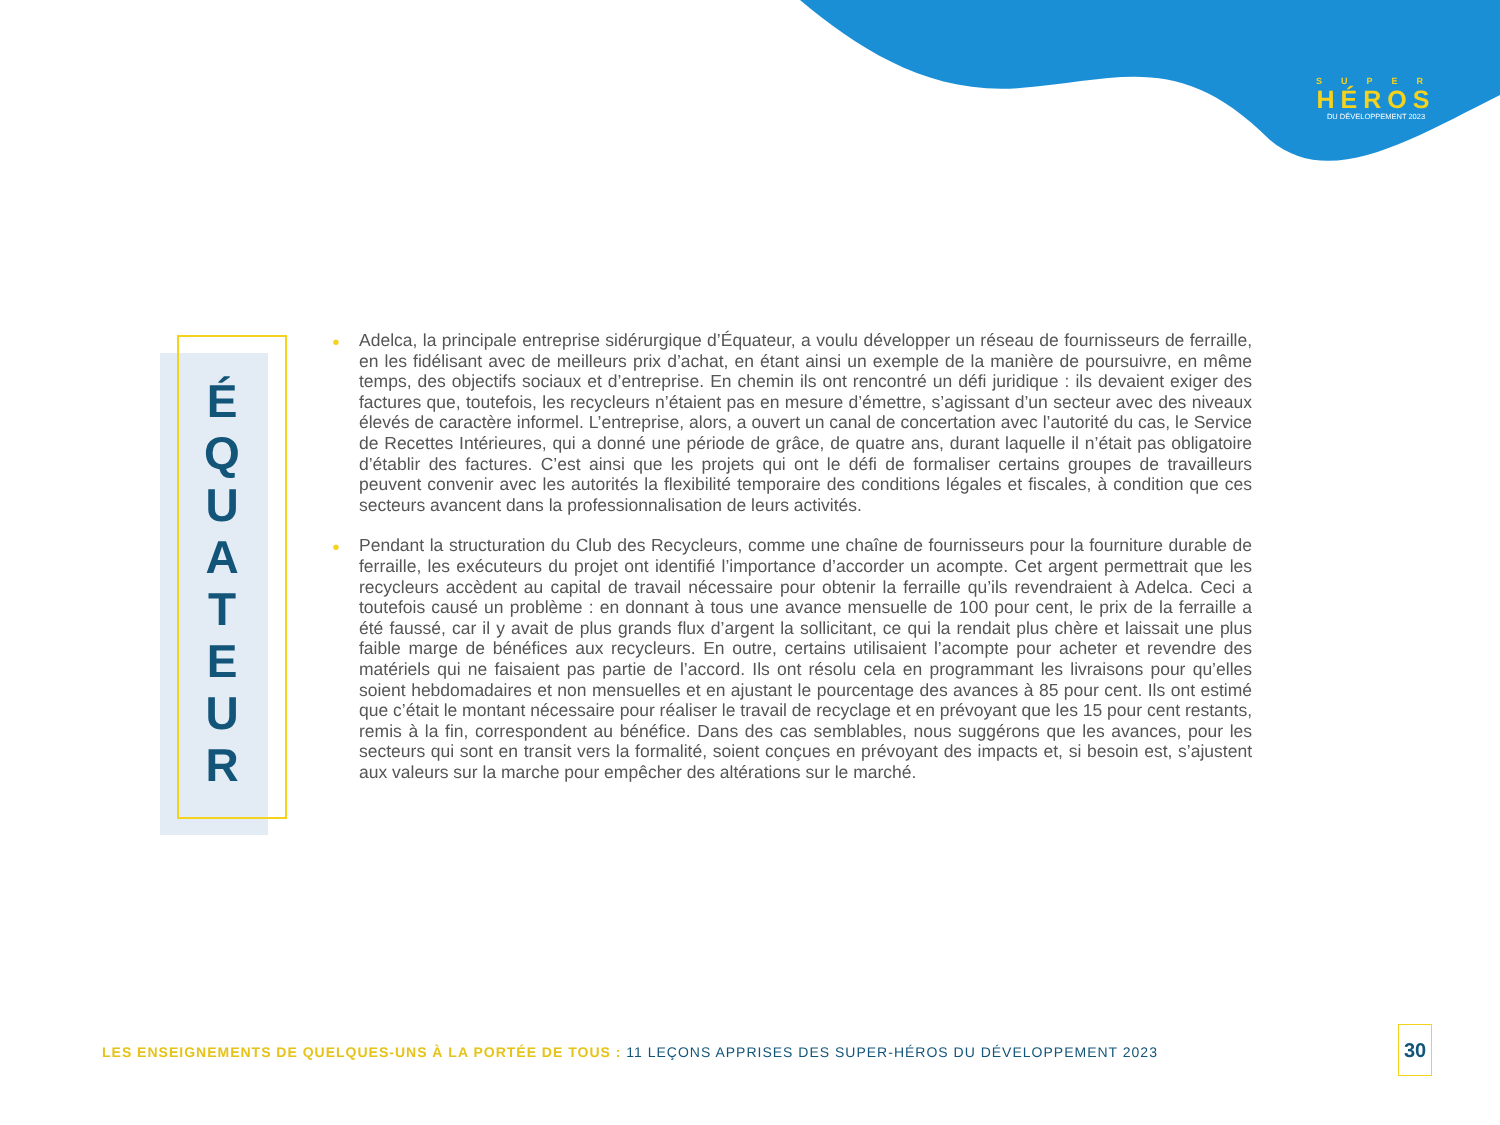SUPER
HÉROS
DU DÉVELOPPEMENT 2023
É
Q
U
A
T
E
U
R
● Adelca, la principale entreprise sidérurgique d’Équateur, a voulu développer un réseau de fournisseurs de ferraille, en les fidélisant avec de meilleurs prix d’achat, en étant ainsi un exemple de la manière de poursuivre, en même temps, des objectifs sociaux et d’entreprise. En chemin ils ont rencontré un défi juridique : ils devaient exiger des factures que, toutefois, les recycleurs n’étaient pas en mesure d’émettre, s’agissant d’un secteur avec des niveaux élevés de caractère informel. L’entreprise, alors, a ouvert un canal de concertation avec l’autorité du cas, le Service de Recettes Intérieures, qui a donné une période de grâce, de quatre ans, durant laquelle il n’était pas obligatoire d’établir des factures. C’est ainsi que les projets qui ont le défi de formaliser certains groupes de travailleurs peuvent convenir avec les autorités la flexibilité temporaire des conditions légales et fiscales, à condition que ces secteurs avancent dans la professionnalisation de leurs activités.
● Pendant la structuration du Club des Recycleurs, comme une chaîne de fournisseurs pour la fourniture durable de ferraille, les exécuteurs du projet ont identifié l’importance d’accorder un acompte. Cet argent permettrait que les recycleurs accèdent au capital de travail nécessaire pour obtenir la ferraille qu’ils revendraient à Adelca. Ceci a toutefois causé un problème : en donnant à tous une avance mensuelle de 100 pour cent, le prix de la ferraille a été faussé, car il y avait de plus grands flux d’argent la sollicitant, ce qui la rendait plus chère et laissait une plus faible marge de bénéfices aux recycleurs. En outre, certains utilisaient l’acompte pour acheter et revendre des matériels qui ne faisaient pas partie de l’accord. Ils ont résolu cela en programmant les livraisons pour qu’elles soient hebdomadaires et non mensuelles et en ajustant le pourcentage des avances à 85 pour cent. Ils ont estimé que c’était le montant nécessaire pour réaliser le travail de recyclage et en prévoyant que les 15 pour cent restants, remis à la fin, correspondent au bénéfice. Dans des cas semblables, nous suggérons que les avances, pour les secteurs qui sont en transit vers la formalité, soient conçues en prévoyant des impacts et, si besoin est, s’ajustent aux valeurs sur la marche pour empêcher des altérations sur le marché.
LES ENSEIGNEMENTS DE QUELQUES-UNS À LA PORTÉE DE TOUS : 11 LEÇONS APPRISES DES SUPER-HÉROS DU DÉVELOPPEMENT 2023
30